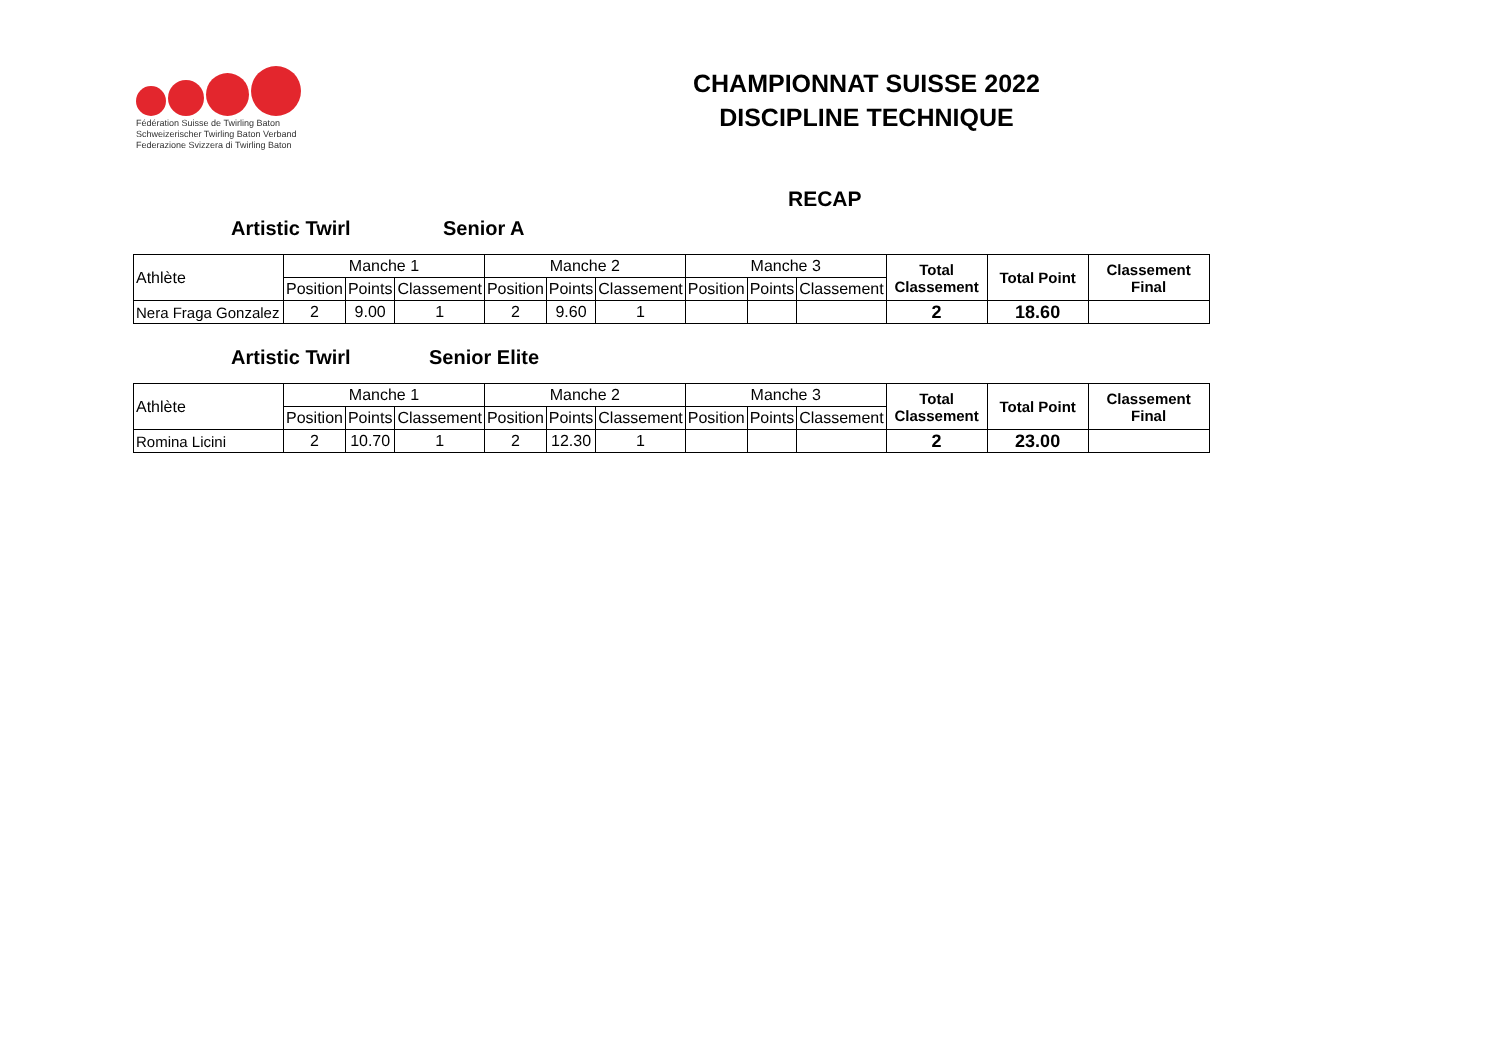Fédération Suisse de Twirling Baton
Schweizerischer Twirling Baton Verband
Federazione Svizzera di Twirling Baton
CHAMPIONNAT SUISSE 2022
DISCIPLINE TECHNIQUE
RECAP
Artistic Twirl Senior A
| Athlète | Manche 1 | | | Manche 2 | | | Manche 3 | | | Total Classement | Total Point | Classement Final |
| --- | --- | --- | --- | --- | --- | --- | --- | --- | --- | --- | --- | --- |
| | Position | Points | Classement | Position | Points | Classement | Position | Points | Classement | | | |
| Nera Fraga Gonzalez | 2 | 9.00 | 1 | 2 | 9.60 | 1 | | | | 2 | 18.60 | |
Artistic Twirl Senior Elite
| Athlète | Manche 1 | | | Manche 2 | | | Manche 3 | | | Total Classement | Total Point | Classement Final |
| --- | --- | --- | --- | --- | --- | --- | --- | --- | --- | --- | --- | --- |
| | Position | Points | Classement | Position | Points | Classement | Position | Points | Classement | | | |
| Romina Licini | 2 | 10.70 | 1 | 2 | 12.30 | 1 | | | | 2 | 23.00 | |